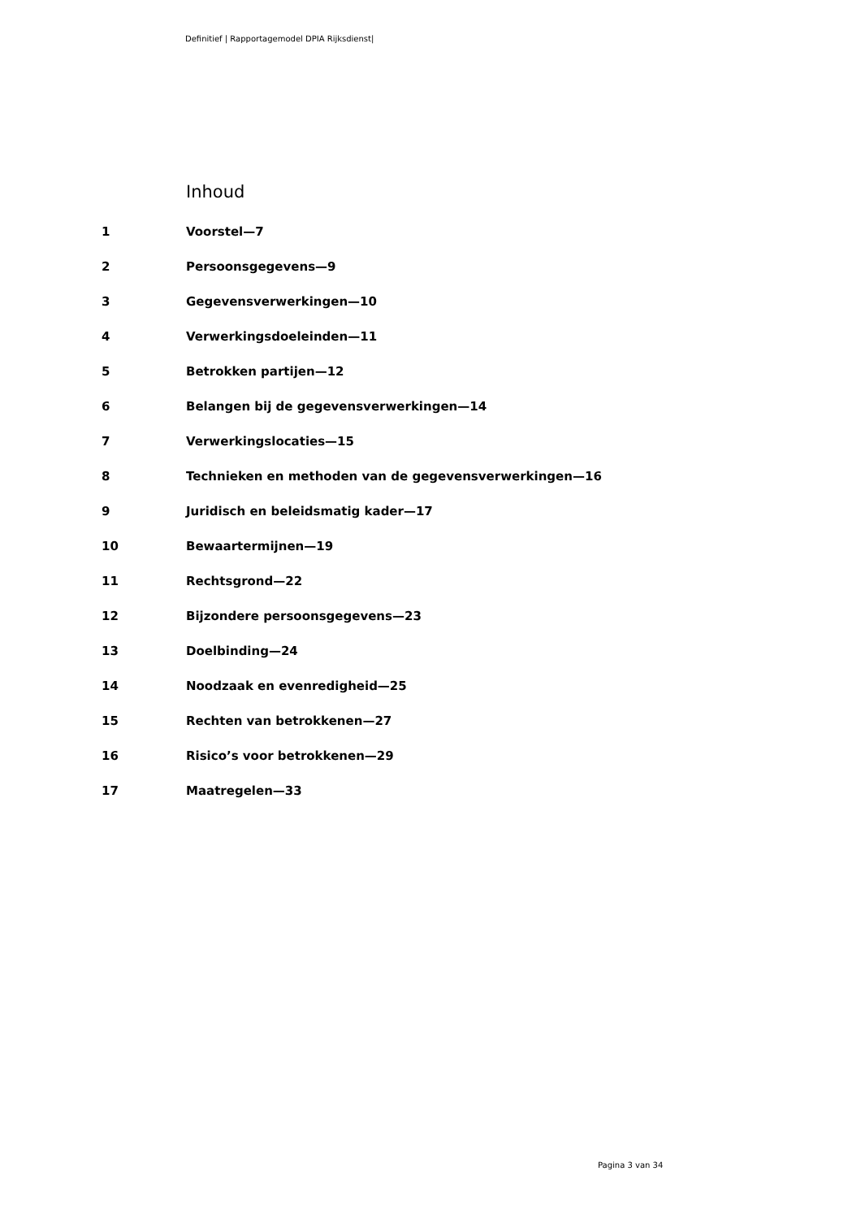Definitief | Rapportagemodel DPIA Rijksdienst|
Inhoud
1 Voorstel—7
2 Persoonsgegevens—9
3 Gegevensverwerkingen—10
4 Verwerkingsdoeleinden—11
5 Betrokken partijen—12
6 Belangen bij de gegevensverwerkingen—14
7 Verwerkingslocaties—15
8 Technieken en methoden van de gegevensverwerkingen—16
9 Juridisch en beleidsmatig kader—17
10 Bewaartermijnen—19
11 Rechtsgrond—22
12 Bijzondere persoonsgegevens—23
13 Doelbinding—24
14 Noodzaak en evenredigheid—25
15 Rechten van betrokkenen—27
16 Risico’s voor betrokkenen—29
17 Maatregelen—33
Pagina 3 van 34